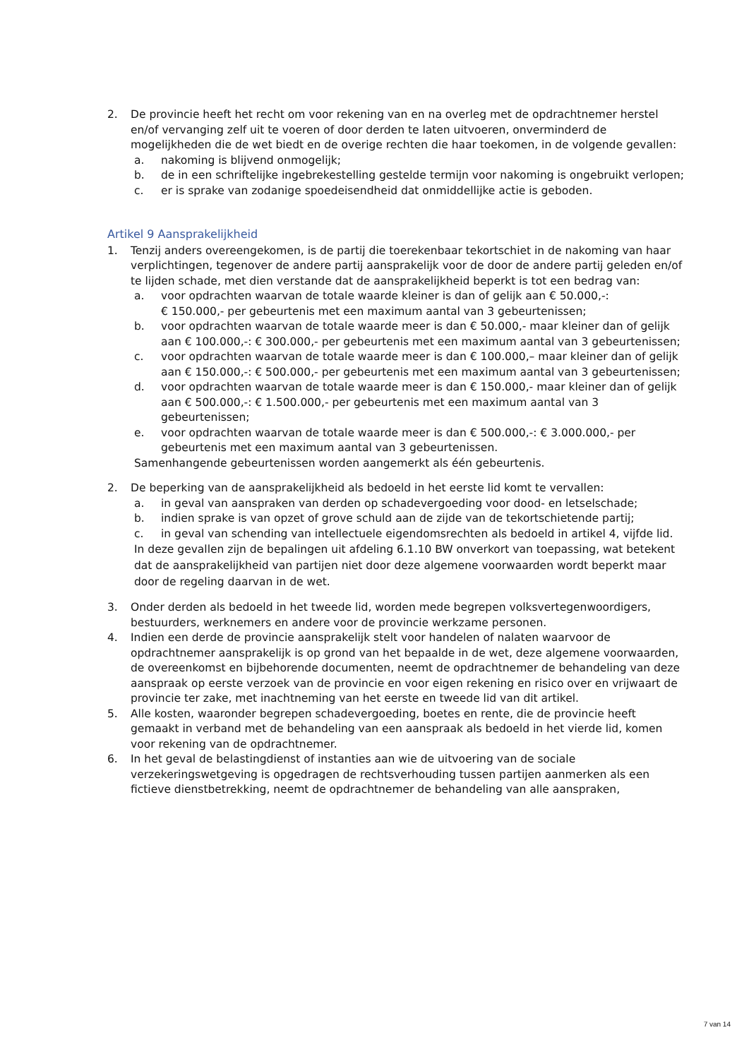2. De provincie heeft het recht om voor rekening van en na overleg met de opdrachtnemer herstel en/of vervanging zelf uit te voeren of door derden te laten uitvoeren, onverminderd de mogelijkheden die de wet biedt en de overige rechten die haar toekomen, in de volgende gevallen:
a. nakoming is blijvend onmogelijk;
b. de in een schriftelijke ingebrekestelling gestelde termijn voor nakoming is ongebruikt verlopen;
c. er is sprake van zodanige spoedeisendheid dat onmiddellijke actie is geboden.
Artikel 9 Aansprakelijkheid
1. Tenzij anders overeengekomen, is de partij die toerekenbaar tekortschiet in de nakoming van haar verplichtingen, tegenover de andere partij aansprakelijk voor de door de andere partij geleden en/of te lijden schade, met dien verstande dat de aansprakelijkheid beperkt is tot een bedrag van:
a. voor opdrachten waarvan de totale waarde kleiner is dan of gelijk aan € 50.000,-:
€ 150.000,- per gebeurtenis met een maximum aantal van 3 gebeurtenissen;
b. voor opdrachten waarvan de totale waarde meer is dan € 50.000,- maar kleiner dan of gelijk aan € 100.000,-: € 300.000,- per gebeurtenis met een maximum aantal van 3 gebeurtenissen;
c. voor opdrachten waarvan de totale waarde meer is dan € 100.000,– maar kleiner dan of gelijk aan € 150.000,-: € 500.000,- per gebeurtenis met een maximum aantal van 3 gebeurtenissen;
d. voor opdrachten waarvan de totale waarde meer is dan € 150.000,- maar kleiner dan of gelijk aan € 500.000,-: € 1.500.000,- per gebeurtenis met een maximum aantal van 3 gebeurtenissen;
e. voor opdrachten waarvan de totale waarde meer is dan € 500.000,-: € 3.000.000,- per gebeurtenis met een maximum aantal van 3 gebeurtenissen.
Samenhangende gebeurtenissen worden aangemerkt als één gebeurtenis.
2. De beperking van de aansprakelijkheid als bedoeld in het eerste lid komt te vervallen:
a. in geval van aanspraken van derden op schadevergoeding voor dood- en letselschade;
b. indien sprake is van opzet of grove schuld aan de zijde van de tekortschietende partij;
c. in geval van schending van intellectuele eigendomsrechten als bedoeld in artikel 4, vijfde lid.
In deze gevallen zijn de bepalingen uit afdeling 6.1.10 BW onverkort van toepassing, wat betekent dat de aansprakelijkheid van partijen niet door deze algemene voorwaarden wordt beperkt maar door de regeling daarvan in de wet.
3. Onder derden als bedoeld in het tweede lid, worden mede begrepen volksvertegenwoordigers, bestuurders, werknemers en andere voor de provincie werkzame personen.
4. Indien een derde de provincie aansprakelijk stelt voor handelen of nalaten waarvoor de opdrachtnemer aansprakelijk is op grond van het bepaalde in de wet, deze algemene voorwaarden, de overeenkomst en bijbehorende documenten, neemt de opdrachtnemer de behandeling van deze aanspraak op eerste verzoek van de provincie en voor eigen rekening en risico over en vrijwaart de provincie ter zake, met inachtneming van het eerste en tweede lid van dit artikel.
5. Alle kosten, waaronder begrepen schadevergoeding, boetes en rente, die de provincie heeft gemaakt in verband met de behandeling van een aanspraak als bedoeld in het vierde lid, komen voor rekening van de opdrachtnemer.
6. In het geval de belastingdienst of instanties aan wie de uitvoering van de sociale verzekeringswetgeving is opgedragen de rechtsverhouding tussen partijen aanmerken als een fictieve dienstbetrekking, neemt de opdrachtnemer de behandeling van alle aanspraken,
7 van 14